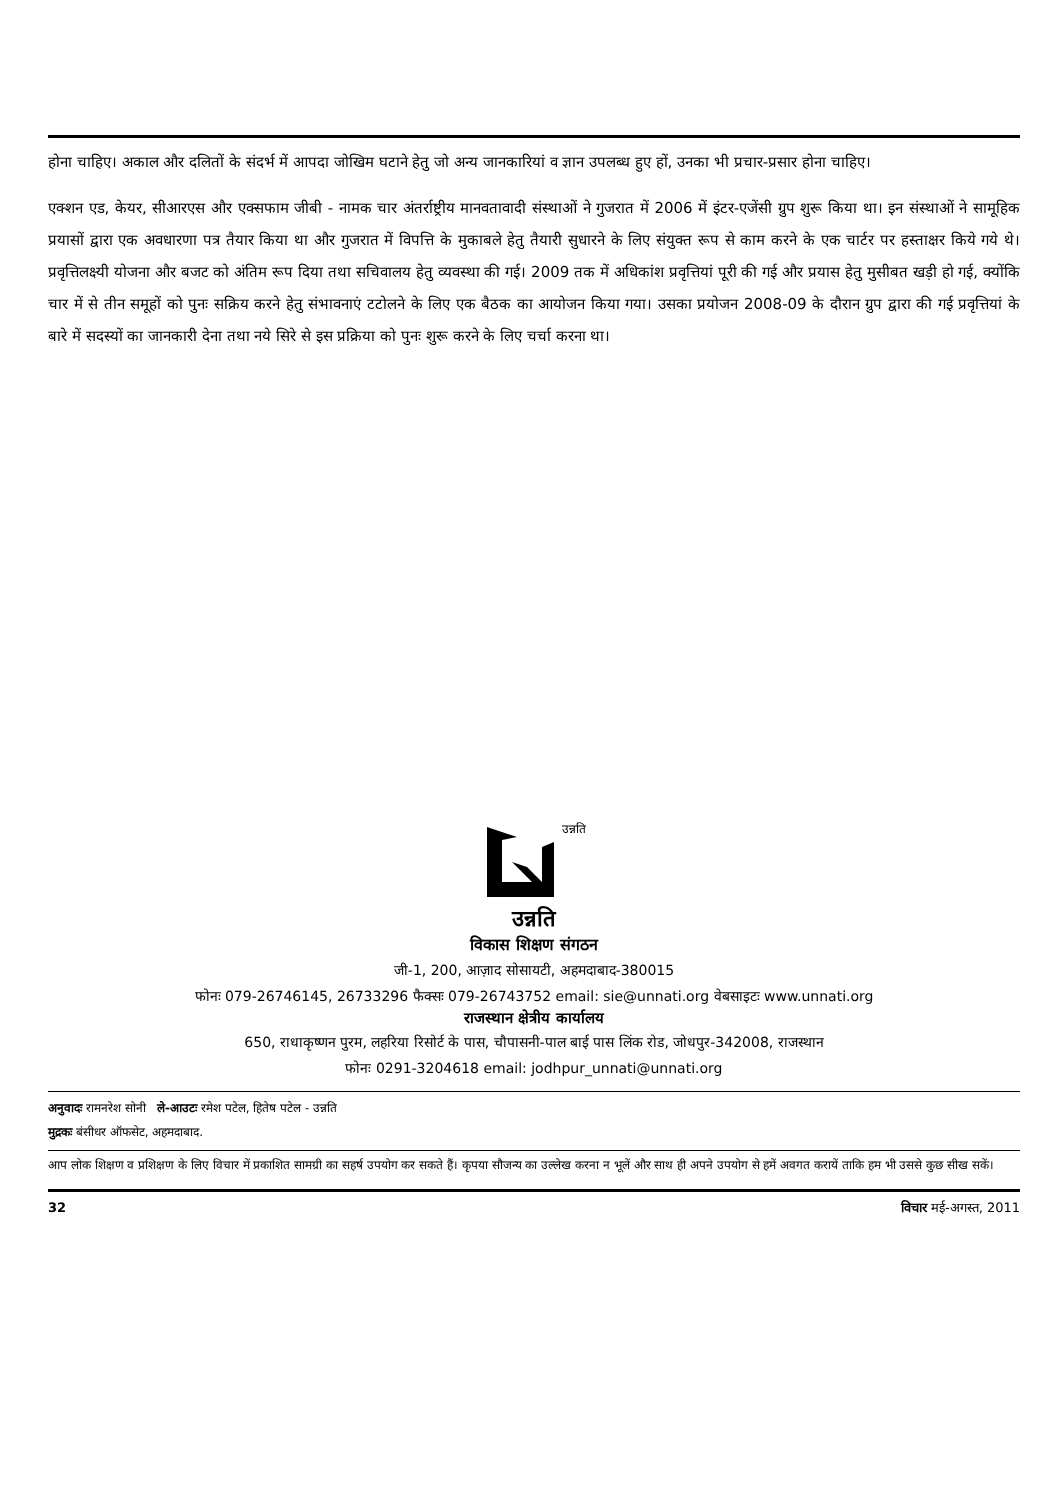होना चाहिए। अकाल और दलितों के संदर्भ में आपदा जोखिम घटाने हेतु जो अन्य जानकारियां व ज्ञान उपलब्ध हुए हों, उनका भी प्रचार-प्रसार होना चाहिए।
एक्शन एड, केयर, सीआरएस और एक्सफाम जीबी - नामक चार अंतर्राष्ट्रीय मानवतावादी संस्थाओं ने गुजरात में 2006 में इंटर-एजेंसी ग्रुप शुरू किया था। इन संस्थाओं ने सामूहिक प्रयासों द्वारा एक अवधारणा पत्र तैयार किया था और गुजरात में विपत्ति के मुकाबले हेतु तैयारी सुधारने के लिए संयुक्त रूप से काम करने के एक चार्टर पर हस्ताक्षर किये गये थे। प्रवृत्तिलक्ष्यी योजना और बजट को अंतिम रूप दिया तथा सचिवालय हेतु व्यवस्था की गई। 2009 तक में अधिकांश प्रवृत्तियां पूरी की गई और प्रयास हेतु मुसीबत खड़ी हो गई, क्योंकि चार में से तीन समूहों को पुनः सक्रिय करने हेतु संभावनाएं टटोलने के लिए एक बैठक का आयोजन किया गया। उसका प्रयोजन 2008-09 के दौरान ग्रुप द्वारा की गई प्रवृत्तियां के बारे में सदस्यों का जानकारी देना तथा नये सिरे से इस प्रक्रिया को पुनः शुरू करने के लिए चर्चा करना था।
उन्नति
उन्नति
विकास शिक्षण संगठन
जी-1, 200, आज़ाद सोसायटी, अहमदाबाद-380015
फोनः 079-26746145, 26733296 फैक्सः 079-26743752 email: sie@unnati.org वेबसाइटः www.unnati.org
राजस्थान क्षेत्रीय कार्यालय
650, राधाकृष्णन पुरम, लहरिया रिसोर्ट के पास, चौपासनी-पाल बाई पास लिंक रोड, जोधपुर-342008, राजस्थान
फोनः 0291-3204618 email: jodhpur_unnati@unnati.org
अनुवादः रामनरेश सोनी ले-आउटः रमेश पटेल, हितेष पटेल - उन्नति
मुद्रकः बंसीधर ऑफसेट, अहमदाबाद.
आप लोक शिक्षण व प्रशिक्षण के लिए विचार में प्रकाशित सामग्री का सहर्ष उपयोग कर सकते हैं। कृपया सौजन्य का उल्लेख करना न भूलें और साथ ही अपने उपयोग से हमें अवगत करायें ताकि हम भी उससे कुछ सीख सकें।
32 विचार मई-अगस्त, 2011